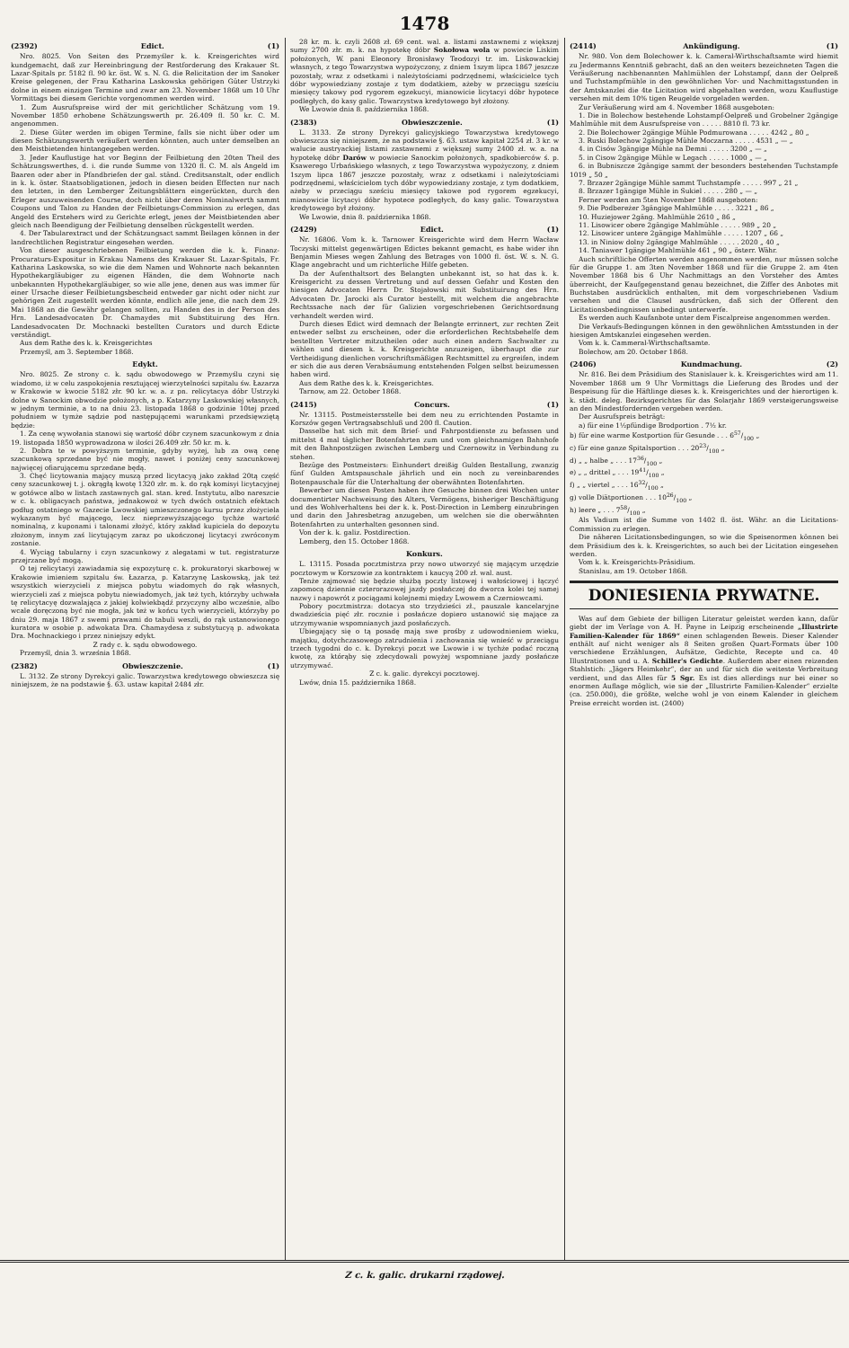1478
(2392) Edict. (1)
Nro. 8025. Von Seiten des Przemyśler k. k. Kreisgerichtes wird kundgemacht, daß zur Hereinbringung der Restforderung des Krakauer St. Lazar-Spitals pr. 5182 fl. 90 kr. öst. W. s. N. G. die Relicitation der im Sanoker Kreise gelegenen, der Frau Katharina Laskowska gehörigen Güter Ustrzyki dolne in einem einzigen Termine und zwar am 23. November 1868 um 10 Uhr Vormittags bei diesem Gerichte vorgenommen werden wird.
1. Zum Ausrufspreise wird der mit gerichtlicher Schätzung vom 19. November 1850 erhobene Schätzungswerth pr. 26.409 fl. 50 kr. C. M. angenommen.
2. Diese Güter werden im obigen Termine, falls sie nicht über oder um diesen Schätzungswerth veräußert werden könnten, auch unter demselben an den Meistbietenden hintangegeben werden.
3. Jeder Kauflustige hat vor Beginn der Feilbietung den 20ten Theil des Schätzungswerthes, d. i. die runde Summe von 1320 fl. C. M. als Angeld im Baaren oder aber in Pfandbriefen der gal. ständ. Creditsanstalt, oder endlich in k. k. öster. Staatsobligationen, jedoch in diesen beiden Effecten nur nach den letzten, in den Lemberger Zeitungsblättern eingerückten, durch den Erleger auszuweisenden Course, doch nicht über deren Nominalwerth sammt Coupons und Talon zu Handen der Feilbietungs-Commission zu erlegen, das Angeld des Erstehers wird zu Gerichte erlegt, jenes der Meistbietenden aber gleich nach Beendigung der Feilbietung denselben rückgestellt werden.
4. Der Tabularextract und der Schätzungsact sammt Beilagen können in der landrechtlichen Registratur eingesehen werden.
Von dieser ausgeschriebenen Feilbietung werden die k. k. Finanz-Procuraturs-Expositur in Krakau Namens des Krakauer St. Lazar-Spitals, Fr. Katharina Laskowska, so wie die dem Namen und Wohnorte nach bekannten Hypothekargläubiger zu eigenen Händen, die dem Wohnorte nach unbekannten Hypothekargläubiger, so wie alle jene, denen aus was immer für einer Ursache dieser Feilbietungsbescheid entweder gar nicht oder nicht zur gehörigen Zeit zugestellt werden könnte, endlich alle jene, die nach dem 29. Mai 1868 an die Gewähr gelangen sollten, zu Handen des in der Person des Hrn. Landesadvocaten Dr. Chamaydes mit Substituirung des Hrn. Landesadvocaten Dr. Mochnacki bestellten Curators und durch Edicte verständigt.
Aus dem Rathe des k. k. Kreisgerichtes
Przemyśl, am 3. September 1868.
Edykt.
Nro. 8025. Ze strony c. k. sądu obwodowego w Przemyślu czyni się wiadomo, iż w celu zaspokojenia resztującej wierzytelności szpitalu św. Łazarza w Krakowie w kwocie 5182 złr. 90 kr. w. a. z pn. relicytacya dóbr Ustrzyki dolne w Sanockim obwodzie położonych, a p. Katarzyny Laskowskiej własnych, w jednym terminie, a to na dniu 23. listopada 1868 o godzinie 10tej przed południem w tymże sądzie pod następującemi warunkami przedsięwziętą będzie:
1. Za cenę wywołania stanowi się wartość dóbr czynem szacunkowym z dnia 19. listopada 1850 wyprowadzona w ilości 26.409 złr. 50 kr. m. k.
2. Dobra te w powyższym terminie, gdyby wyżej, lub za ową cenę szacunkową sprzedane być nie mogły, nawet i poniżej ceny szacunkowej najwięcej ofiarującemu sprzedane będą.
3. Chęć licytowania mający muszą przed licytacyą jako zakład 20tą część ceny szacunkowej t. j. okrągłą kwotę 1320 złr. m. k. do rąk komisyi licytacyjnej w gotówce albo w listach zastawnych gal. stan. kred. Instytutu, albo nareszcie w c. k. obligacyach państwa, jednakowoż w tych dwóch ostatnich efektach podług ostatniego w Gazecie Lwowskiej umieszczonego kursu przez złożyciela wykazanym być mającego, lecz nieprzewyższającego tychże wartość nominalną, z kuponami i talonami złożyć, który zakład kupiciela do depozytu złożonym, innym zaś licytującym zaraz po ukończonej licytacyi zwróconym zostanie.
4. Wyciąg tabularny i czyn szacunkowy z alegatami w tut. registraturze przejrzane być mogą.
O tej relicytacyi zawiadamia się expozyturę c. k. prokuratoryi skarbowej w Krakowie imieniem szpitalu św. Łazarza, p. Katarzynę Laskowską, jak też wszystkich wierzycieli z miejsca pobytu wiadomych do rąk własnych, wierzycieli zaś z miejsca pobytu niewiadomych, jak też tych, którzyby uchwała tę relicytacyę dozwalająca z jakiej kolwiekbądź przyczyny albo wcześnie, albo wcale doręczoną być nie mogła, jak też w końcu tych wierzycieli, którzyby po dniu 29. maja 1867 z swemi prawami do tabuli weszli, do rąk ustanowionego kuratora w osobie p. adwokata Dra. Chamaydesa z substytucyą p. adwokata Dra. Mochnackiego i przez niniejszy edykt.
Z rady c. k. sądu obwodowego.
Przemyśl, dnia 3. września 1868.
(2382) Obwieszczenie. (1)
L. 3132. Ze strony Dyrekcyi galic. Towarzystwa kredytowego obwieszcza się niniejszem, że na podstawie §. 63. ustaw kapitał 2484 złr.
28 kr. m. k. czyli 2608 zł. 69 cent. wal. a. listami zastawnemi z większej sumy 2700 złr. m. k. na hypotekę dóbr Sokołowa wola w powiecie Liskim położonych, W. pani Eleonory Bronisławy Teodozyi tr. im. Liskowackiej własnych, z tego Towarzystwa wypożyczony, z dniem 1szym lipca 1867 jeszcze pozostały, wraz z odsetkami i należytościami podrzędnemi, właścicielce tych dóbr wypowiedziany zostaje z tym dodatkiem, ażeby w przeciągu sześciu miesięcy takowy pod rygorem egzekucyi, mianowicie licytacyi dóbr hypotece podległych, do kasy galic. Towarzystwa kredytowego był złożony.
We Lwowie dnia 8. października 1868.
(2383) Obwieszczenie. (1)
L. 3133. Ze strony Dyrekcyi galicyjskiego Towarzystwa kredytowego obwieszcza się niniejszem, że na podstawie §. 63. ustaw kapitał 2254 zł. 3 kr. w walucie austryackiej listami zastawnemi z większej sumy 2400 zł. w. a. na hypotekę dóbr Darów w powiecie Sanockim położonych, spadkobierców ś. p. Ksawerego Urbańskiego własnych, z tego Towarzystwa wypożyczony, z dniem 1szym lipca 1867 jeszcze pozostały, wraz z odsetkami i należytościami podrzędnemi, właścicielom tych dóbr wypowiedziany zostaje, z tym dodatkiem, ażeby w przeciągu sześciu miesięcy takowe pod rygorem egzekucyi, mianowicie licytacyi dóbr hypotece podległych, do kasy galic. Towarzystwa kredytowego był złożony.
We Lwowie, dnia 8. października 1868.
(2429) Edict. (1)
Nr. 16806. Vom k. k. Tarnower Kreisgerichte wird dem Herrn Wacław Toczyski mittelst gegenwärtigen Edictes bekannt gemacht, es habe wider ihn Benjamin Mieses wegen Zahlung des Betrages von 1000 fl. öst. W. s. N. G. Klage angebracht und um richterliche Hilfe gebeten.
Da der Aufenthaltsort des Belangten unbekannt ist, so hat das k. k. Kreisgericht zu dessen Vertretung und auf dessen Gefahr und Kosten den hiesigen Advocaten Herrn Dr. Stojałowski mit Substituirung des Hrn. Advocaten Dr. Jarocki als Curator bestellt, mit welchem die angebrachte Rechtssache nach der für Galizien vorgeschriebenen Gerichtsordnung verhandelt werden wird.
Durch dieses Edict wird demnach der Belangte errinnert, zur rechten Zeit entweder selbst zu erscheinen, oder die erforderlichen Rechtsbehelfe dem bestellten Vertreter mitzutheilen oder auch einen andern Sachwalter zu wählen und diesem k. k. Kreisgerichte anzuzeigen, überhaupt die zur Vertheidigung dienlichen vorschriftsmäßigen Rechtsmittel zu ergreifen, indem er sich die aus deren Verabsäumung entstehenden Folgen selbst beizumessen haben wird.
Aus dem Rathe des k. k. Kreisgerichtes.
Tarnow, am 22. October 1868.
(2415) Concurs. (1)
Nr. 13115. Postmeistersstelle bei dem neu zu errichtenden Postamte in Korszów gegen Vertragsabschluß und 200 fl. Caution.
Dasselbe hat sich mit dem Brief- und Fahrpostdienste zu befassen und mittelst 4 mal täglicher Botenfahrten zum und vom gleichnamigen Bahnhofe mit den Bahnpostzügen zwischen Lemberg und Czernowitz in Verbindung zu stehen.
Bezüge des Postmeisters: Einhundert dreißig Gulden Bestallung, zwanzig fünf Gulden Amtspauschale jährlich und ein noch zu vereinbarendes Botenpauschale für die Unterhaltung der oberwähnten Botenfahrten.
Bewerber um diesen Posten haben ihre Gesuche binnen drei Wochen unter documentirter Nachweisung des Alters, Vermögens, bisheriger Beschäftigung und des Wohlverhaltens bei der k. k. Post-Direction in Lemberg einzubringen und darin den Jahresbetrag anzugeben, um welchen sie die oberwähnten Botenfahrten zu unterhalten gesonnen sind.
Von der k. k. galiz. Postdirection.
Lemberg, den 15. October 1868.
Konkurs.
L. 13115. Posada pocztmistrza przy nowo utworzyć się mającym urzędzie pocztowym w Korszowie za kontraktem i kaucyą 200 zł. wal. aust.
Tenże zajmować się będzie służbą poczty listowej i wałościowej i łączyć zapomocą dziennie czterorazowej jazdy posłańczej do dworca kolei tej samej nazwy i napowrót z pociągami kolejnemi między Lwowem a Czerniowcami.
Pobory pocztmistrza: dotacya sto trzydzieści zł., pauszale kancelaryjne dwadzieścia pięć złr. rocznie i posłańcze dopiero ustanowić się mające za utrzymywanie wspomnianych jazd posłańczych.
Ubiegający się o tą posadę mają swe prośby z udowodnieniem wieku, majątku, dotychczasowego zatrudnienia i zachowania się wnieść w przeciągu trzech tygodni do c. k. Dyrekcyi poczt we Lwowie i w tychże podać roczną kwotę, za którąby się zdecydowali powyżej wspomniane jazdy posłańcze utrzymywać.
Z c. k. galic. dyrekcyi pocztowej.
Lwów, dnia 15. października 1868.
(2414) Ankündigung. (1)
Nr. 980. Von dem Bolechower k. k. Cameral-Wirthschaftsamte wird hiemit zu Jedermanns Kenntniß gebracht, daß an den weiters bezeichneten Tagen die Veräußerung nachbenannten Mahlmühlen der Lohstampf, dann der Oelpreß und Tuchstampfmühle in den gewöhnlichen Vor- und Nachmittagsstunden in der Amtskanzlei die 4te Licitation wird abgehalten werden, wozu Kauflustige versehen mit dem 10% tigen Reugelde vorgeladen werden.
Zur Veräußerung wird am 4. November 1868 ausgeboten:
1. Die in Bolechow bestehende Lohstampf-Oelpreß und Grobelner 2gängige Mahlmühle mit dem Ausrufspreise von . . . . . 8810 fl. 73 kr.
2. Die Bolechower 2gängige Mühle Podmurowana . . . . . 4242 „ 80 „
3. Ruski Bolechow 2gängige Mühle Moczarna . . . . . 4531 „ — „
4. in Cisów 3gängige Mühle na Demni . . . . . 3200 „ — „
5. in Cisow 2gängige Mühle w Legach . . . . . 1000 „ — „
6. in Bubniszcze 2gängige sammt der besonders bestehenden Tuchstampfe 1019 „ 50 „
7. Brzazer 2gängige Mühle sammt Tuchstampfe . . . . . 997 „ 21 „
8. Brzazer 1gängige Mühle in Sukiel . . . . . 280 „ — „
Ferner werden am 5ten November 1868 ausgeboten:
9. Die Podbereżer 3gängige Mahlmühle . . . . . 3221 „ 86 „
10. Huziejower 2gäng. Mahlmühle 2610 „ 86 „
11. Lisowicer obere 2gängige Mahlmühle . . . . . 989 „ 20 „
12. Lisowicer untere 2gängige Mahlmühle . . . . . 1207 „ 66 „
13. in Niniow dolny 2gängige Mahlmühle . . . . . 2020 „ 40 „
14. Taniawer 1gängige Mahlmühle 461 „ 90 „ österr. Währ.
Auch schriftliche Offerten werden angenommen werden, nur müssen solche für die Gruppe 1. am 3ten November 1868 und für die Gruppe 2. am 4ten November 1868 bis 6 Uhr Nachmittags an den Vorsteher des Amtes überreicht, der Kaufgegenstand genau bezeichnet, die Ziffer des Anbotes mit Buchstaben ausdrücklich enthalten, mit dem vorgeschriebenen Vadium versehen und die Clausel ausdrücken, daß sich der Offerent den Licitationsbedingnissen unbedingt unterwerfe.
Es werden auch Kaufanbote unter dem Fiscalpreise angenommen werden.
Die Verkaufs-Bedingungen können in den gewöhnlichen Amtsstunden in der hiesigen Amtskanzlei eingesehen werden.
Vom k. k. Cammeral-Wirthschaftsamte.
Bolechow, am 20. October 1868.
(2406) Kundmachung. (2)
Nr. 816. Bei dem Präsidium des Stanislauer k. k. Kreisgerichtes wird am 11. November 1868 um 9 Uhr Vormittags die Lieferung des Brodes und der Bespeisung für die Häftlinge dieses k. k. Kreisgerichtes und der hierortigen k. k. städt. deleg. Bezirksgerichtes für das Solarjahr 1869 versteigerungsweise an den Mindestfordernden vergeben werden.
Der Ausrufspreis beträgt:
a) für eine 1½pfündige Brodportion . 7½ kr.
b) für eine warme Kostportion für Gesunde . . . 657/100 „
c) für eine ganze Spitalsportion . . . 2023/100 „
d) „ „ halbe „ . . . 1736/100 „
e) „ „ drittel „ . . . 1941/100 „
f) „ „ viertel „ . . . 1632/100 „
g) volle Diätportionen . . . 1026/100 „
h) leere „ . . . 758/100 „
Als Vadium ist die Summe von 1402 fl. öst. Währ. an die Licitations-Commission zu erlegen.
Die näheren Licitationsbedingungen, so wie die Speisenormen können bei dem Präsidium des k. k. Kreisgerichtes, so auch bei der Licitation eingesehen werden.
Vom k. k. Kreisgerichts-Präsidium.
Stanislau, am 19. October 1868.
DONIESIENIA PRYWATNE.
Was auf dem Gebiete der billigen Literatur geleistet werden kann, dafür giebt der im Verlage von A. H. Payne in Leipzig erscheinende „Illustrirte Familien-Kalender für 1869“ einen schlagenden Beweis. Dieser Kalender enthält auf nicht weniger als 8 Seiten großen Quart-Formats über 100 verschiedene Erzählungen, Aufsätze, Gedichte, Recepte und ca. 40 Illustrationen und u. A. Schiller's Gedichte. Außerdem aber einen reizenden Stahlstich: „Jägers Heimkehr“, der an und für sich die weiteste Verbreitung verdient, und das Alles für 5 Sgr. Es ist dies allerdings nur bei einer so enormen Auflage möglich, wie sie der „Illustrirte Familien-Kalender“ erzielte (ca. 250.000), die größte, welche wohl je von einem Kalender in gleichem Preise erreicht worden ist. (2400)
Z c. k. galic. drukarni rządowej.